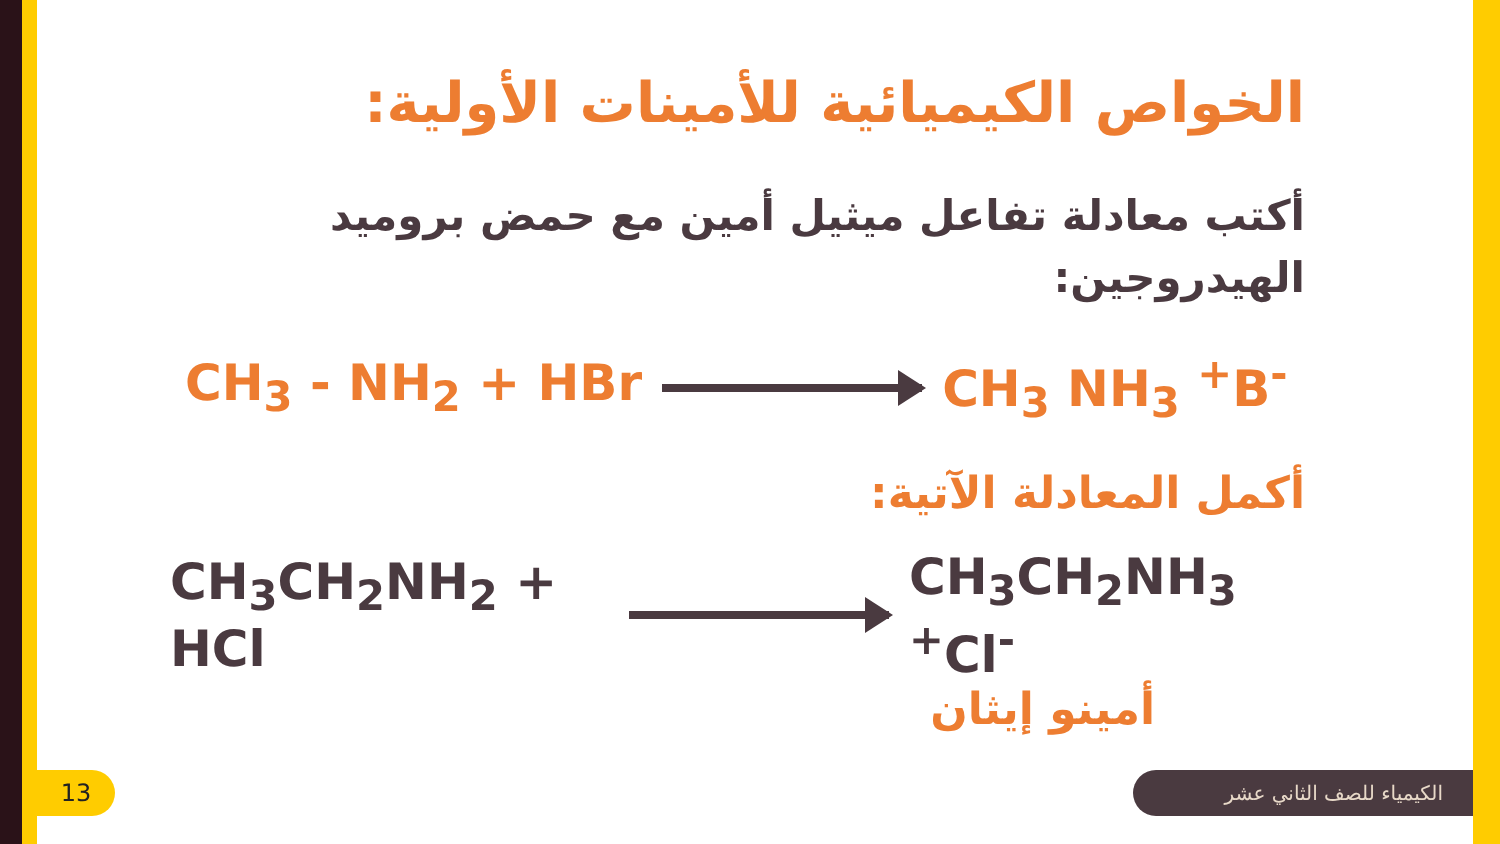الخواص الكيميائية للأمينات الأولية:
أكتب معادلة تفاعل ميثيل أمين مع حمض بروميد الهيدروجين:
CH<sub>3</sub> - NH<sub>2</sub> + HBr CH<sub>3</sub> NH<sub>3</sub> <sup>+</sup>B<sup>-</sup>
أكمل المعادلة الآتية:
CH<sub>3</sub>CH<sub>2</sub>NH<sub>2</sub> + HCl CH<sub>3</sub>CH<sub>2</sub>NH<sub>3</sub> <sup>+</sup>Cl<sup>-</sup>
أمينو إيثان
13 الكيمياء للصف الثاني عشر